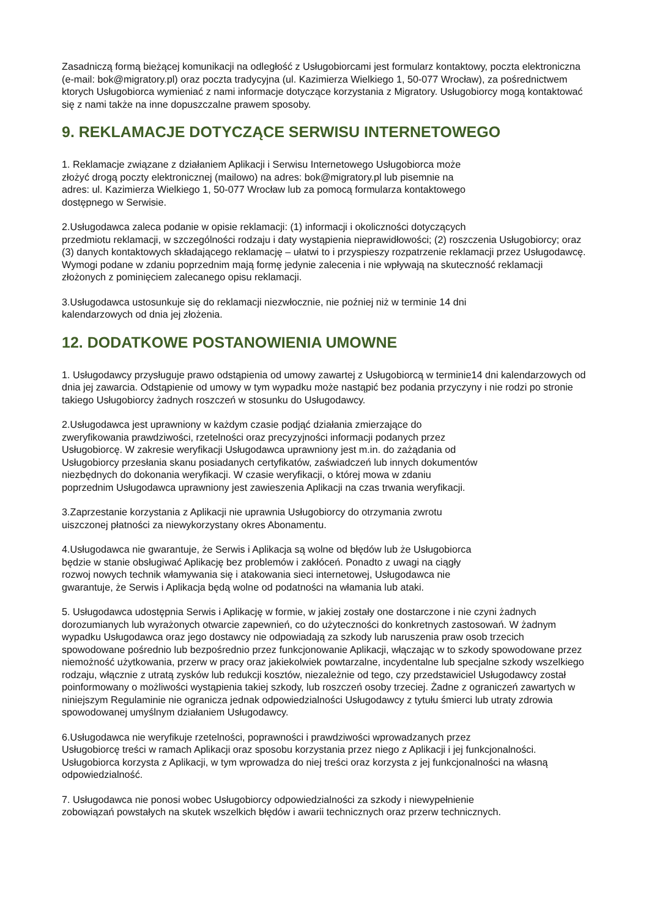Zasadniczą formą bieżącej komunikacji na odległość z Usługobiorcami jest formularz kontaktowy, poczta elektroniczna (e-mail: bok@migratory.pl) oraz poczta tradycyjna (ul. Kazimierza Wielkiego 1, 50-077 Wrocław), za pośrednictwem ktorych Usługobiorca wymieniać z nami informacje dotyczące korzystania z Migratory. Usługobiorcy mogą kontaktować się z nami także na inne dopuszczalne prawem sposoby.
9. REKLAMACJE DOTYCZĄCE SERWISU INTERNETOWEGO
1. Reklamacje związane z działaniem Aplikacji i Serwisu Internetowego Usługobiorca może
złożyć drogą poczty elektronicznej (mailowo) na adres: bok@migratory.pl lub pisemnie na
adres: ul. Kazimierza Wielkiego 1, 50-077 Wrocław lub za pomocą formularza kontaktowego
dostępnego w Serwisie.
2.Usługodawca zaleca podanie w opisie reklamacji: (1) informacji i okoliczności dotyczących
przedmiotu reklamacji, w szczególności rodzaju i daty wystąpienia nieprawidłowości; (2) roszczenia Usługobiorcy; oraz (3) danych kontaktowych składającego reklamację – ułatwi to i przyspieszy rozpatrzenie reklamacji przez Usługodawcę. Wymogi podane w zdaniu poprzednim mają formę jedynie zalecenia i nie wpływają na skuteczność reklamacji złożonych z pominięciem zalecanego opisu reklamacji.
3.Usługodawca ustosunkuje się do reklamacji niezwłocznie, nie poźniej niż w terminie 14 dni
kalendarzowych od dnia jej złożenia.
12. DODATKOWE POSTANOWIENIA UMOWNE
1. Usługodawcy przysługuje prawo odstąpienia od umowy zawartej z Usługobiorcą w terminie14 dni kalendarzowych od dnia jej zawarcia. Odstąpienie od umowy w tym wypadku może nastąpić bez podania przyczyny i nie rodzi po stronie takiego Usługobiorcy żadnych roszczeń w stosunku do Usługodawcy.
2.Usługodawca jest uprawniony w każdym czasie podjąć działania zmierzające do
zweryfikowania prawdziwości, rzetelności oraz precyzyjności informacji podanych przez
Usługobiorcę. W zakresie weryfikacji Usługodawca uprawniony jest m.in. do zażądania od
Usługobiorcy przesłania skanu posiadanych certyfikatów, zaświadczeń lub innych dokumentów
niezbędnych do dokonania weryfikacji. W czasie weryfikacji, o której mowa w zdaniu
poprzednim Usługodawca uprawniony jest zawieszenia Aplikacji na czas trwania weryfikacji.
3.Zaprzestanie korzystania z Aplikacji nie uprawnia Usługobiorcy do otrzymania zwrotu
uiszczonej płatności za niewykorzystany okres Abonamentu.
4.Usługodawca nie gwarantuje, że Serwis i Aplikacja są wolne od błędów lub że Usługobiorca
będzie w stanie obsługiwać Aplikację bez problemów i zakłóceń. Ponadto z uwagi na ciągły
rozwoj nowych technik włamywania się i atakowania sieci internetowej, Usługodawca nie
gwarantuje, że Serwis i Aplikacja będą wolne od podatności na włamania lub ataki.
5. Usługodawca udostępnia Serwis i Aplikację w formie, w jakiej zostały one dostarczone i nie czyni żadnych dorozumianych lub wyrażonych otwarcie zapewnień, co do użyteczności do konkretnych zastosowań. W żadnym wypadku Usługodawca oraz jego dostawcy nie odpowiadają za szkody lub naruszenia praw osob trzecich spowodowane pośrednio lub bezpośrednio przez funkcjonowanie Aplikacji, włączając w to szkody spowodowane przez niemożność użytkowania, przerw w pracy oraz jakiekolwiek powtarzalne, incydentalne lub specjalne szkody wszelkiego rodzaju, włącznie z utratą zysków lub redukcji kosztów, niezależnie od tego, czy przedstawiciel Usługodawcy został poinformowany o możliwości wystąpienia takiej szkody, lub roszczeń osoby trzeciej. Żadne z ograniczeń zawartych w niniejszym Regulaminie nie ogranicza jednak odpowiedzialności Usługodawcy z tytułu śmierci lub utraty zdrowia spowodowanej umyślnym działaniem Usługodawcy.
6.Usługodawca nie weryfikuje rzetelności, poprawności i prawdziwości wprowadzanych przez
Usługobiorcę treści w ramach Aplikacji oraz sposobu korzystania przez niego z Aplikacji i jej funkcjonalności. Usługobiorca korzysta z Aplikacji, w tym wprowadza do niej treści oraz korzysta z jej funkcjonalności na własną odpowiedzialność.
7. Usługodawca nie ponosi wobec Usługobiorcy odpowiedzialności za szkody i niewypełnienie
zobowiązań powstałych na skutek wszelkich błędów i awarii technicznych oraz przerw technicznych.